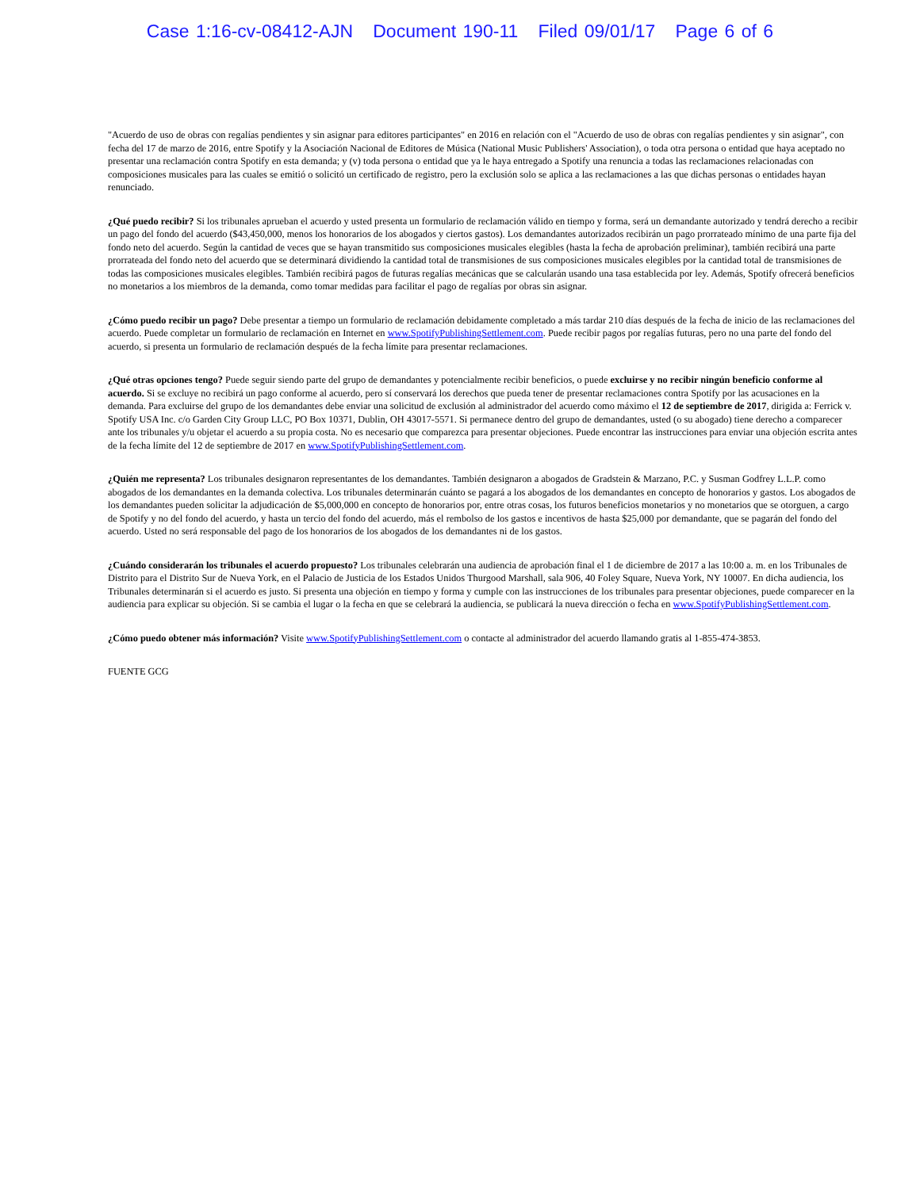Case 1:16-cv-08412-AJN Document 190-11 Filed 09/01/17 Page 6 of 6
"Acuerdo de uso de obras con regalías pendientes y sin asignar para editores participantes" en 2016 en relación con el "Acuerdo de uso de obras con regalías pendientes y sin asignar", con fecha del 17 de marzo de 2016, entre Spotify y la Asociación Nacional de Editores de Música (National Music Publishers' Association), o toda otra persona o entidad que haya aceptado no presentar una reclamación contra Spotify en esta demanda; y (v) toda persona o entidad que ya le haya entregado a Spotify una renuncia a todas las reclamaciones relacionadas con composiciones musicales para las cuales se emitió o solicitó un certificado de registro, pero la exclusión solo se aplica a las reclamaciones a las que dichas personas o entidades hayan renunciado.
¿Qué puedo recibir? Si los tribunales aprueban el acuerdo y usted presenta un formulario de reclamación válido en tiempo y forma, será un demandante autorizado y tendrá derecho a recibir un pago del fondo del acuerdo ($43,450,000, menos los honorarios de los abogados y ciertos gastos). Los demandantes autorizados recibirán un pago prorrateado mínimo de una parte fija del fondo neto del acuerdo. Según la cantidad de veces que se hayan transmitido sus composiciones musicales elegibles (hasta la fecha de aprobación preliminar), también recibirá una parte prorrateada del fondo neto del acuerdo que se determinará dividiendo la cantidad total de transmisiones de sus composiciones musicales elegibles por la cantidad total de transmisiones de todas las composiciones musicales elegibles. También recibirá pagos de futuras regalías mecánicas que se calcularán usando una tasa establecida por ley. Además, Spotify ofrecerá beneficios no monetarios a los miembros de la demanda, como tomar medidas para facilitar el pago de regalías por obras sin asignar.
¿Cómo puedo recibir un pago? Debe presentar a tiempo un formulario de reclamación debidamente completado a más tardar 210 días después de la fecha de inicio de las reclamaciones del acuerdo. Puede completar un formulario de reclamación en Internet en www.SpotifyPublishingSettlement.com. Puede recibir pagos por regalías futuras, pero no una parte del fondo del acuerdo, si presenta un formulario de reclamación después de la fecha límite para presentar reclamaciones.
¿Qué otras opciones tengo? Puede seguir siendo parte del grupo de demandantes y potencialmente recibir beneficios, o puede excluirse y no recibir ningún beneficio conforme al acuerdo. Si se excluye no recibirá un pago conforme al acuerdo, pero sí conservará los derechos que pueda tener de presentar reclamaciones contra Spotify por las acusaciones en la demanda. Para excluirse del grupo de los demandantes debe enviar una solicitud de exclusión al administrador del acuerdo como máximo el 12 de septiembre de 2017, dirigida a: Ferrick v. Spotify USA Inc. c/o Garden City Group LLC, PO Box 10371, Dublin, OH 43017-5571. Si permanece dentro del grupo de demandantes, usted (o su abogado) tiene derecho a comparecer ante los tribunales y/u objetar el acuerdo a su propia costa. No es necesario que comparezca para presentar objeciones. Puede encontrar las instrucciones para enviar una objeción escrita antes de la fecha límite del 12 de septiembre de 2017 en www.SpotifyPublishingSettlement.com.
¿Quién me representa? Los tribunales designaron representantes de los demandantes. También designaron a abogados de Gradstein & Marzano, P.C. y Susman Godfrey L.L.P. como abogados de los demandantes en la demanda colectiva. Los tribunales determinarán cuánto se pagará a los abogados de los demandantes en concepto de honorarios y gastos. Los abogados de los demandantes pueden solicitar la adjudicación de $5,000,000 en concepto de honorarios por, entre otras cosas, los futuros beneficios monetarios y no monetarios que se otorguen, a cargo de Spotify y no del fondo del acuerdo, y hasta un tercio del fondo del acuerdo, más el rembolso de los gastos e incentivos de hasta $25,000 por demandante, que se pagarán del fondo del acuerdo. Usted no será responsable del pago de los honorarios de los abogados de los demandantes ni de los gastos.
¿Cuándo considerarán los tribunales el acuerdo propuesto? Los tribunales celebrarán una audiencia de aprobación final el 1 de diciembre de 2017 a las 10:00 a. m. en los Tribunales de Distrito para el Distrito Sur de Nueva York, en el Palacio de Justicia de los Estados Unidos Thurgood Marshall, sala 906, 40 Foley Square, Nueva York, NY 10007. En dicha audiencia, los Tribunales determinarán si el acuerdo es justo. Si presenta una objeción en tiempo y forma y cumple con las instrucciones de los tribunales para presentar objeciones, puede comparecer en la audiencia para explicar su objeción. Si se cambia el lugar o la fecha en que se celebrará la audiencia, se publicará la nueva dirección o fecha en www.SpotifyPublishingSettlement.com.
¿Cómo puedo obtener más información? Visite www.SpotifyPublishingSettlement.com o contacte al administrador del acuerdo llamando gratis al 1-855-474-3853.
FUENTE GCG